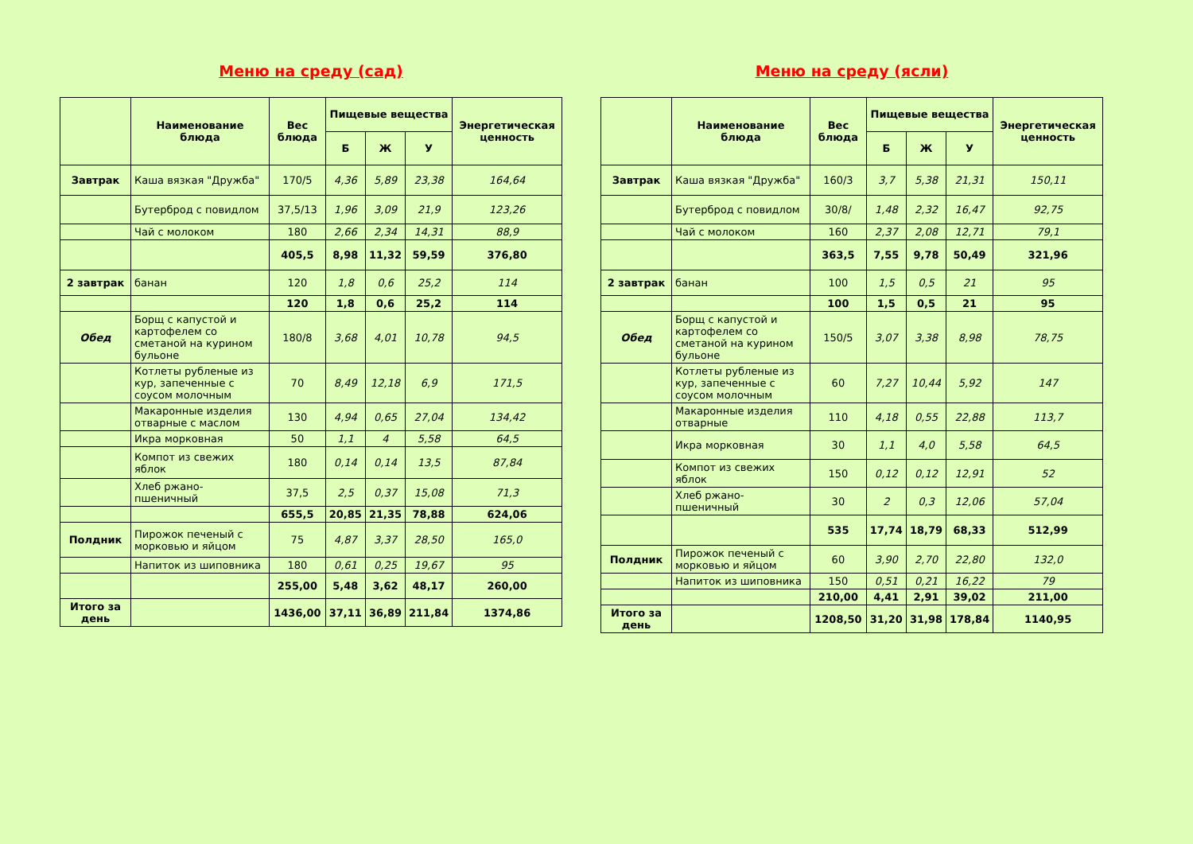Меню на среду (сад)
| | Наименование блюда | Вес блюда | Пищевые вещества | | | Энергетическая ценность |
| --- | --- | --- | --- | --- | --- | --- |
| | | | Б | Ж | У | |
| Завтрак | Каша вязкая "Дружба" | 170/5 | 4,36 | 5,89 | 23,38 | 164,64 |
| | Бутерброд с повидлом | 37,5/13 | 1,96 | 3,09 | 21,9 | 123,26 |
| | Чай с молоком | 180 | 2,66 | 2,34 | 14,31 | 88,9 |
| | | 405,5 | 8,98 | 11,32 | 59,59 | 376,80 |
| 2 завтрак | банан | 120 | 1,8 | 0,6 | 25,2 | 114 |
| | | 120 | 1,8 | 0,6 | 25,2 | 114 |
| Обед | Борщ с капустой и картофелем со сметаной на курином бульоне | 180/8 | 3,68 | 4,01 | 10,78 | 94,5 |
| | Котлеты рубленые из кур, запеченные с соусом молочным | 70 | 8,49 | 12,18 | 6,9 | 171,5 |
| | Макаронные изделия отварные с маслом | 130 | 4,94 | 0,65 | 27,04 | 134,42 |
| | Икра морковная | 50 | 1,1 | 4 | 5,58 | 64,5 |
| | Компот из свежих яблок | 180 | 0,14 | 0,14 | 13,5 | 87,84 |
| | Хлеб ржано-пшеничный | 37,5 | 2,5 | 0,37 | 15,08 | 71,3 |
| | | 655,5 | 20,85 | 21,35 | 78,88 | 624,06 |
| Полдник | Пирожок печеный с морковью и яйцом | 75 | 4,87 | 3,37 | 28,50 | 165,0 |
| | Напиток из шиповника | 180 | 0,61 | 0,25 | 19,67 | 95 |
| | | 255,00 | 5,48 | 3,62 | 48,17 | 260,00 |
| Итого за день | | 1436,00 | 37,11 | 36,89 | 211,84 | 1374,86 |
Меню на среду (ясли)
| | Наименование блюда | Вес блюда | Пищевые вещества | | | Энергетическая ценность |
| --- | --- | --- | --- | --- | --- | --- |
| | | | Б | Ж | У | |
| Завтрак | Каша вязкая "Дружба" | 160/3 | 3,7 | 5,38 | 21,31 | 150,11 |
| | Бутерброд с повидлом | 30/8/ | 1,48 | 2,32 | 16,47 | 92,75 |
| | Чай с молоком | 160 | 2,37 | 2,08 | 12,71 | 79,1 |
| | | 363,5 | 7,55 | 9,78 | 50,49 | 321,96 |
| 2 завтрак | банан | 100 | 1,5 | 0,5 | 21 | 95 |
| | | 100 | 1,5 | 0,5 | 21 | 95 |
| Обед | Борщ с капустой и картофелем со сметаной на курином бульоне | 150/5 | 3,07 | 3,38 | 8,98 | 78,75 |
| | Котлеты рубленые из кур, запеченные с соусом молочным | 60 | 7,27 | 10,44 | 5,92 | 147 |
| | Макаронные изделия отварные | 110 | 4,18 | 0,55 | 22,88 | 113,7 |
| | Икра морковная | 30 | 1,1 | 4,0 | 5,58 | 64,5 |
| | Компот из свежих яблок | 150 | 0,12 | 0,12 | 12,91 | 52 |
| | Хлеб ржано-пшеничный | 30 | 2 | 0,3 | 12,06 | 57,04 |
| | | 535 | 17,74 | 18,79 | 68,33 | 512,99 |
| Полдник | Пирожок печеный с морковью и яйцом | 60 | 3,90 | 2,70 | 22,80 | 132,0 |
| | Напиток из шиповника | 150 | 0,51 | 0,21 | 16,22 | 79 |
| | | 210,00 | 4,41 | 2,91 | 39,02 | 211,00 |
| Итого за день | | 1208,50 | 31,20 | 31,98 | 178,84 | 1140,95 |